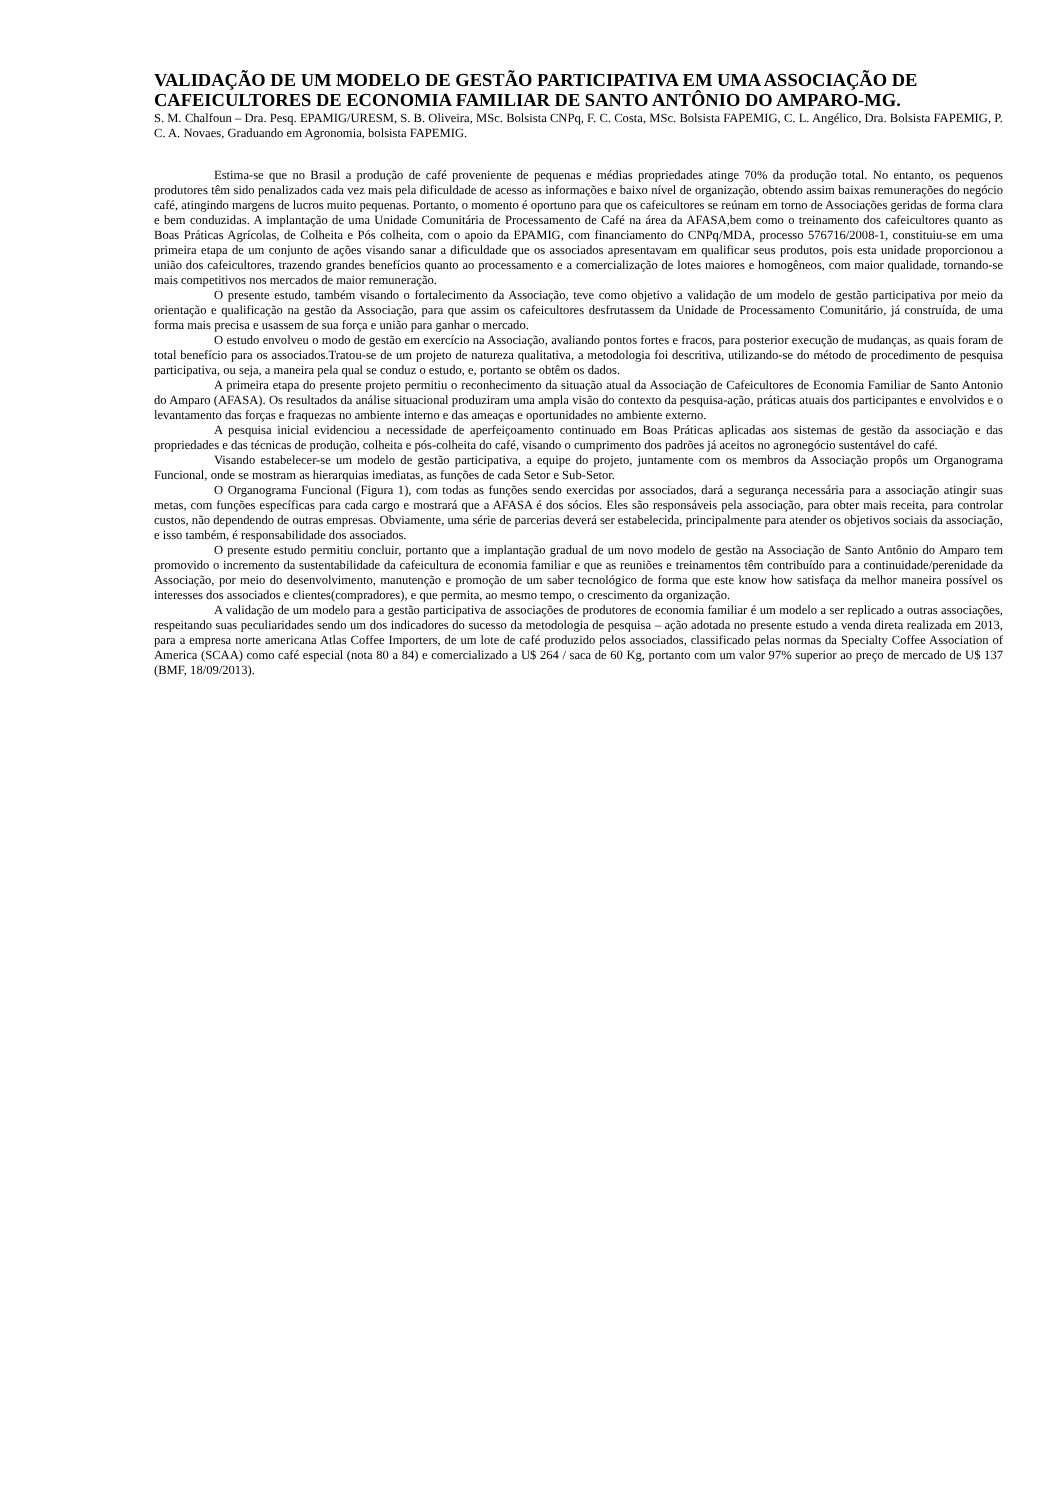VALIDAÇÃO DE UM MODELO DE GESTÃO PARTICIPATIVA EM UMA ASSOCIAÇÃO DE CAFEICULTORES DE ECONOMIA FAMILIAR DE SANTO ANTÔNIO DO AMPARO-MG.
S. M. Chalfoun – Dra. Pesq. EPAMIG/URESM, S. B. Oliveira, MSc. Bolsista CNPq, F. C. Costa, MSc. Bolsista FAPEMIG, C. L. Angélico, Dra. Bolsista FAPEMIG, P. C. A. Novaes, Graduando em Agronomia, bolsista FAPEMIG.
Estima-se que no Brasil a produção de café proveniente de pequenas e médias propriedades atinge 70% da produção total. No entanto, os pequenos produtores têm sido penalizados cada vez mais pela dificuldade de acesso as informações e baixo nível de organização, obtendo assim baixas remunerações do negócio café, atingindo margens de lucros muito pequenas. Portanto, o momento é oportuno para que os cafeicultores se reúnam em torno de Associações geridas de forma clara e bem conduzidas. A implantação de uma Unidade Comunitária de Processamento de Café na área da AFASA,bem como o treinamento dos cafeicultores quanto as Boas Práticas Agrícolas, de Colheita e Pós colheita, com o apoio da EPAMIG, com financiamento do CNPq/MDA, processo 576716/2008-1, constituiu-se em uma primeira etapa de um conjunto de ações visando sanar a dificuldade que os associados apresentavam em qualificar seus produtos, pois esta unidade proporcionou a união dos cafeicultores, trazendo grandes benefícios quanto ao processamento e a comercialização de lotes maiores e homogêneos, com maior qualidade, tornando-se mais competitivos nos mercados de maior remuneração.
O presente estudo, também visando o fortalecimento da Associação, teve como objetivo a validação de um modelo de gestão participativa por meio da orientação e qualificação na gestão da Associação, para que assim os cafeicultores desfrutassem da Unidade de Processamento Comunitário, já construída, de uma forma mais precisa e usassem de sua força e união para ganhar o mercado.
O estudo envolveu o modo de gestão em exercício na Associação, avaliando pontos fortes e fracos, para posterior execução de mudanças, as quais foram de total benefício para os associados.Tratou-se de um projeto de natureza qualitativa, a metodologia foi descritiva, utilizando-se do método de procedimento de pesquisa participativa, ou seja, a maneira pela qual se conduz o estudo, e, portanto se obtêm os dados.
A primeira etapa do presente projeto permitiu o reconhecimento da situação atual da Associação de Cafeicultores de Economia Familiar de Santo Antonio do Amparo (AFASA). Os resultados da análise situacional produziram uma ampla visão do contexto da pesquisa-ação, práticas atuais dos participantes e envolvidos e o levantamento das forças e fraquezas no ambiente interno e das ameaças e oportunidades no ambiente externo.
A pesquisa inicial evidenciou a necessidade de aperfeiçoamento continuado em Boas Práticas aplicadas aos sistemas de gestão da associação e das propriedades e das técnicas de produção, colheita e pós-colheita do café, visando o cumprimento dos padrões já aceitos no agronegócio sustentável do café.
Visando estabelecer-se um modelo de gestão participativa, a equipe do projeto, juntamente com os membros da Associação propôs um Organograma Funcional, onde se mostram as hierarquias imediatas, as funções de cada Setor e Sub-Setor.
O Organograma Funcional (Figura 1), com todas as funções sendo exercidas por associados, dará a segurança necessária para a associação atingir suas metas, com funções específicas para cada cargo e mostrará que a AFASA é dos sócios. Eles são responsáveis pela associação, para obter mais receita, para controlar custos, não dependendo de outras empresas. Obviamente, uma série de parcerias deverá ser estabelecida, principalmente para atender os objetivos sociais da associação, e isso também, é responsabilidade dos associados.
O presente estudo permitiu concluir, portanto que a implantação gradual de um novo modelo de gestão na Associação de Santo Antônio do Amparo tem promovido o incremento da sustentabilidade da cafeicultura de economia familiar e que as reuniões e treinamentos têm contribuído para a continuidade/perenidade da Associação, por meio do desenvolvimento, manutenção e promoção de um saber tecnológico de forma que este know how satisfaça da melhor maneira possível os interesses dos associados e clientes(compradores), e que permita, ao mesmo tempo, o crescimento da organização.
A validação de um modelo para a gestão participativa de associações de produtores de economia familiar é um modelo a ser replicado a outras associações, respeitando suas peculiaridades sendo um dos indicadores do sucesso da metodologia de pesquisa – ação adotada no presente estudo a venda direta realizada em 2013, para a empresa norte americana Atlas Coffee Importers, de um lote de café produzido pelos associados, classificado pelas normas da Specialty Coffee Association of America (SCAA) como café especial (nota 80 a 84) e comercializado a U$ 264 / saca de 60 Kg, portanto com um valor 97% superior ao preço de mercado de U$ 137 (BMF, 18/09/2013).